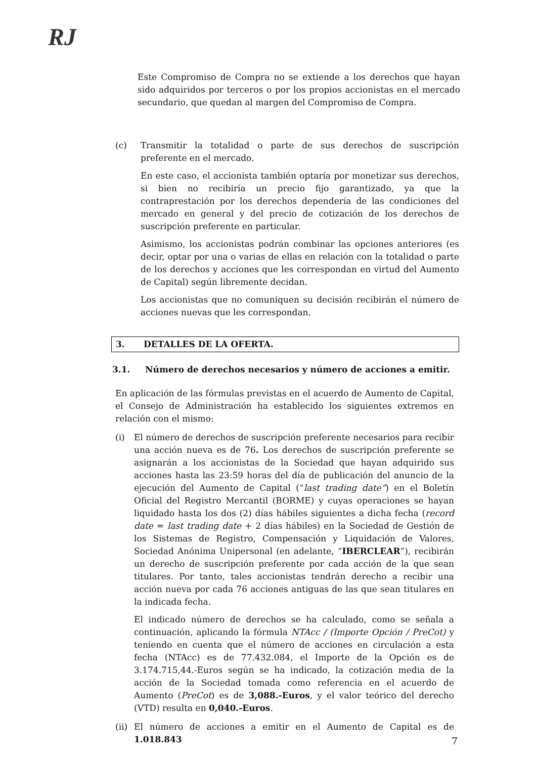RJ
Este Compromiso de Compra no se extiende a los derechos que hayan sido adquiridos por terceros o por los propios accionistas en el mercado secundario, que quedan al margen del Compromiso de Compra.
(c) Transmitir la totalidad o parte de sus derechos de suscripción preferente en el mercado.
En este caso, el accionista también optaría por monetizar sus derechos, si bien no recibiría un precio fijo garantizado, ya que la contraprestación por los derechos dependería de las condiciones del mercado en general y del precio de cotización de los derechos de suscripción preferente en particular.
Asimismo, los accionistas podrán combinar las opciones anteriores (es decir, optar por una o varias de ellas en relación con la totalidad o parte de los derechos y acciones que les correspondan en virtud del Aumento de Capital) según libremente decidan.
Los accionistas que no comuniquen su decisión recibirán el número de acciones nuevas que les correspondan.
3. DETALLES DE LA OFERTA.
3.1. Número de derechos necesarios y número de acciones a emitir.
En aplicación de las fórmulas previstas en el acuerdo de Aumento de Capital, el Consejo de Administración ha establecido los siguientes extremos en relación con el mismo:
(i) El número de derechos de suscripción preferente necesarios para recibir una acción nueva es de 76. Los derechos de suscripción preferente se asignarán a los accionistas de la Sociedad que hayan adquirido sus acciones hasta las 23:59 horas del día de publicación del anuncio de la ejecución del Aumento de Capital (“last trading date”) en el Boletín Oficial del Registro Mercantil (BORME) y cuyas operaciones se hayan liquidado hasta los dos (2) días hábiles siguientes a dicha fecha (record date = last trading date + 2 días hábiles) en la Sociedad de Gestión de los Sistemas de Registro, Compensación y Liquidación de Valores, Sociedad Anónima Unipersonal (en adelante, “IBERCLEAR”), recibirán un derecho de suscripción preferente por cada acción de la que sean titulares. Por tanto, tales accionistas tendrán derecho a recibir una acción nueva por cada 76 acciones antiguas de las que sean titulares en la indicada fecha.
El indicado número de derechos se ha calculado, como se señala a continuación, aplicando la fórmula NTAcc / (Importe Opción / PreCot) y teniendo en cuenta que el número de acciones en circulación a esta fecha (NTAcc) es de 77.432.084, el Importe de la Opción es de 3.174.715,44.-Euros según se ha indicado, la cotización media de la acción de la Sociedad tomada como referencia en el acuerdo de Aumento (PreCot) es de 3,088.-Euros, y el valor teórico del derecho (VTD) resulta en 0,040.-Euros.
(ii)
El número de acciones a emitir en el Aumento de Capital es de 1.018.843
7